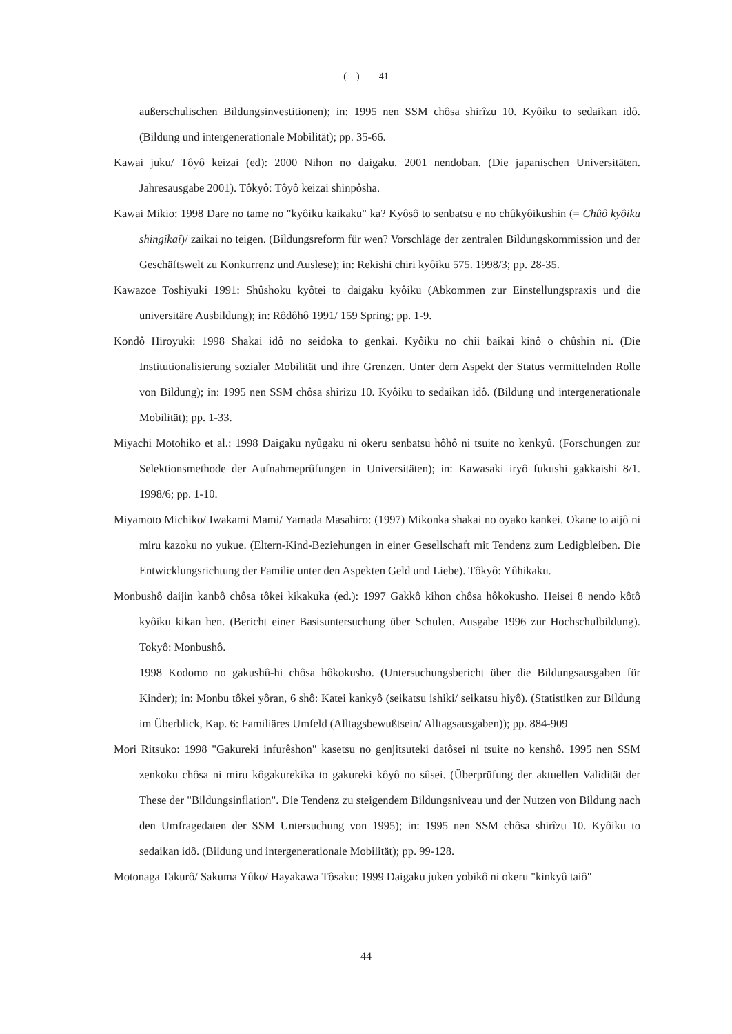( ) 41
außerschulischen Bildungsinvestitionen); in: 1995 nen SSM chôsa shirîzu 10. Kyôiku to sedaikan idô. (Bildung und intergenerationale Mobilität); pp. 35-66.
Kawai juku/ Tôyô keizai (ed): 2000 Nihon no daigaku. 2001 nendoban. (Die japanischen Universitäten. Jahresausgabe 2001). Tôkyô: Tôyô keizai shinpôsha.
Kawai Mikio: 1998 Dare no tame no "kyôiku kaikaku" ka? Kyôsô to senbatsu e no chûkyôikushin (= Chûô kyôiku shingikai)/ zaikai no teigen. (Bildungsreform für wen? Vorschläge der zentralen Bildungskommission und der Geschäftswelt zu Konkurrenz und Auslese); in: Rekishi chiri kyôiku 575. 1998/3; pp. 28-35.
Kawazoe Toshiyuki 1991: Shûshoku kyôtei to daigaku kyôiku (Abkommen zur Einstellungspraxis und die universitäre Ausbildung); in: Rôdôhô 1991/ 159 Spring; pp. 1-9.
Kondô Hiroyuki: 1998 Shakai idô no seidoka to genkai. Kyôiku no chii baikai kinô o chûshin ni. (Die Institutionalisierung sozialer Mobilität und ihre Grenzen. Unter dem Aspekt der Status vermittelnden Rolle von Bildung); in: 1995 nen SSM chôsa shirizu 10. Kyôiku to sedaikan idô. (Bildung und intergenerationale Mobilität); pp. 1-33.
Miyachi Motohiko et al.: 1998 Daigaku nyûgaku ni okeru senbatsu hôhô ni tsuite no kenkyû. (Forschungen zur Selektionsmethode der Aufnahmeprûfungen in Universitäten); in: Kawasaki iryô fukushi gakkaishi 8/1. 1998/6; pp. 1-10.
Miyamoto Michiko/ Iwakami Mami/ Yamada Masahiro: (1997) Mikonka shakai no oyako kankei. Okane to aijô ni miru kazoku no yukue. (Eltern-Kind-Beziehungen in einer Gesellschaft mit Tendenz zum Ledigbleiben. Die Entwicklungsrichtung der Familie unter den Aspekten Geld und Liebe). Tôkyô: Yûhikaku.
Monbushô daijin kanbô chôsa tôkei kikakuka (ed.): 1997 Gakkô kihon chôsa hôkokusho. Heisei 8 nendo kôtô kyôiku kikan hen. (Bericht einer Basisuntersuchung über Schulen. Ausgabe 1996 zur Hochschulbildung). Tokyô: Monbushô.
1998 Kodomo no gakushû-hi chôsa hôkokusho. (Untersuchungsbericht über die Bildungsausgaben für Kinder); in: Monbu tôkei yôran, 6 shô: Katei kankyô (seikatsu ishiki/ seikatsu hiyô). (Statistiken zur Bildung im Überblick, Kap. 6: Familiäres Umfeld (Alltagsbewußtsein/ Alltagsausgaben)); pp. 884-909
Mori Ritsuko: 1998 "Gakureki infurêshon" kasetsu no genjitsuteki datôsei ni tsuite no kenshô. 1995 nen SSM zenkoku chôsa ni miru kôgakurekika to gakureki kôyô no sûsei. (Überprüfung der aktuellen Validität der These der "Bildungsinflation". Die Tendenz zu steigendem Bildungsniveau und der Nutzen von Bildung nach den Umfragedaten der SSM Untersuchung von 1995); in: 1995 nen SSM chôsa shirîzu 10. Kyôiku to sedaikan idô. (Bildung und intergenerationale Mobilität); pp. 99-128.
Motonaga Takurô/ Sakuma Yûko/ Hayakawa Tôsaku: 1999 Daigaku juken yobikô ni okeru "kinkyû taiô"
44